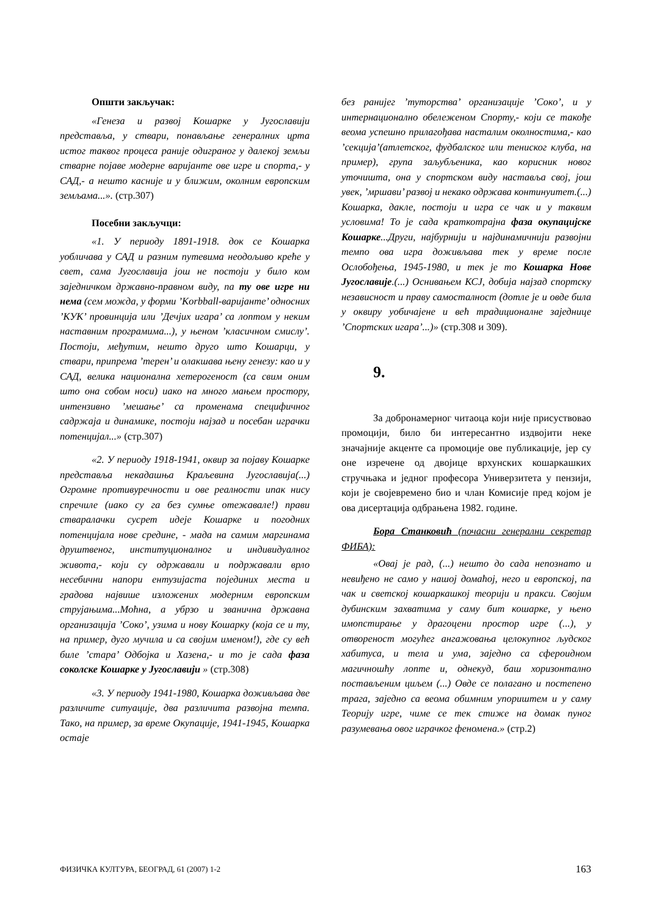Општи закључак:
«Генеза и развој Кошарке у Југославији представља, у ствари, понављање генералних црта истог таквог процеса раније одиграног у далекој земљи стварне појаве модерне варијанте ове игре и спорта,- у САД,- а нешто касније и у ближим, околним европским земљама...». (стр.307)
Посебни закључци:
«1. У периоду 1891-1918. док се Кошарка уобличава у САД и разним путевима неодољиво креће у свет, сама Југославија још не постоји у било ком заједничком државно-правном виду, па ту ове игре ни нема (сем можда, у форми ’Korbball-варијанте’ односних ’КУК’ провинција или ’Дечјих игара’ са лоптом у неким наставним програмима...), у њеном ’класичном смислу’. Постоји, међутим, нешто друго што Кошарци, у ствари, припрема ’терен’ и олакшава њену генезу: као и у САД, велика национална хетерогеност (са свим оним што она собом носи) иако на много мањем простору, интензивно ’мешање’ са променама специфичног садржаја и динамике, постоји најзад и посебан играчки потенцијал...» (стр.307)
«2. У периоду 1918-1941, оквир за појаву Кошарке представља некадашња Краљевина Југославија(...) Огромне противуречности и ове реалности ипак нису спречиле (иако су га без сумње отежавале!) прави стваралачки сусрет идеје Кошарке и погодних потенцијала нове средине, - мада на самим маргинама друштвеног, институционалног и индивидуалног живота,- који су одржавали и подржавали врло несебични напори ентузијаста појединих места и градова највише изложених модерним европским струјањима...Моћна, а убрзо и званична државна организација ’Соко’, узима и нову Кошарку (која се и ту, на пример, дуго мучила и са својим именом!), где су већ биле ’стара’ Одбојка и Хазена,- и то је сада фаза соколске Кошарке у Југославији » (стр.308)
«3. У периоду 1941-1980, Кошарка доживљава две различите ситуације, два различита развојна темпа. Тако, на пример, за време Окупације, 1941-1945, Кошарка остаје
без ранијег ’туторства’ организације ’Соко’, и у интернационално обележеном Спорту,- који се такође веома успешно прилагођава насталим околностима,- као ’секција’(атлетског, фудбалског или тениског клуба, на пример), група заљубљеника, као корисник новог уточишта, она у спортском виду наставља свој, још увек, ’мршави’ развој и некако одржава континуитет.(...) Кошарка, дакле, постоји и игра се чак и у таквим условима! То је сада краткотрајна фаза окупацијске Кошарке...Други, најбурнији и најдинамичнији развојни темпо ова игра доживљава тек у време после Ослобођења, 1945-1980, и тек је то Кошарка Нове Југославије.(...) Оснивањем КСЈ, добија најзад спортску независност и праву самосталност (дотле је и овде била у оквиру уобичајене и већ традиционалне заједнице ’Спортских игара’...)» (стр.308 и 309).
9.
За добронамерног читаоца који није присуствовао промоцији, било би интересантно издвојити неке значајније акценте са промоције ове публикације, јер су оне изречене од двојице врхунских кошаркашких стручњака и једног професора Универзитета у пензији, који је својевремено био и члан Комисије пред којом је ова дисертација одбрањена 1982. године.
Бора Станковић (почасни генерални секретар ФИБА):
«Овај је рад, (...) нешто до сада непознато и невиђено не само у нашој домаћој, него и европској, па чак и светској кошаркашкој теорији и пракси. Својим дубинским захватима у саму бит кошарке, у њено имопстирање у драгоцени простор игре (...), у отвореност могућег ангажовања целокупног људског хабитуса, и тела и ума, заједно са сфероидном магичношћу лопте и, однекуд, баш хоризонтално постављеним циљем (...) Овде се полагано и постепено трага, заједно са веома обимним упориштем и у саму Теорију игре, чиме се тек стиже на домак пуног разумевања овог играчког феномена.» (стр.2)
ФИЗИЧКА КУЛТУРА, БЕОГРАД, 61 (2007) 1-2 163